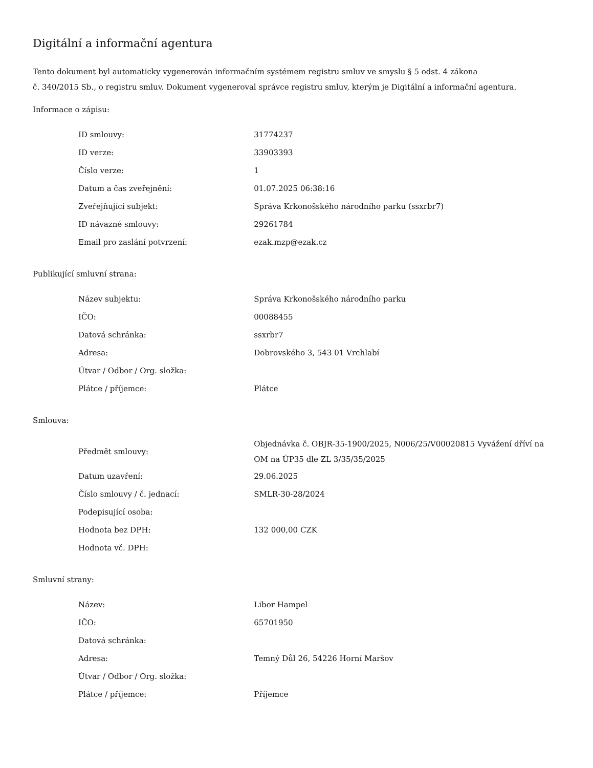Digitální a informační agentura
Tento dokument byl automaticky vygenerován informačním systémem registru smluv ve smyslu § 5 odst. 4 zákona
č. 340/2015 Sb., o registru smluv. Dokument vygeneroval správce registru smluv, kterým je Digitální a informační agentura.
Informace o zápisu:
| ID smlouvy: | 31774237 |
| ID verze: | 33903393 |
| Číslo verze: | 1 |
| Datum a čas zveřejnění: | 01.07.2025 06:38:16 |
| Zveřejňující subjekt: | Správa Krkonošského národního parku (ssxrbr7) |
| ID návazné smlouvy: | 29261784 |
| Email pro zaslání potvrzení: | ezak.mzp@ezak.cz |
Publikující smluvní strana:
| Název subjektu: | Správa Krkonošského národního parku |
| IČO: | 00088455 |
| Datová schránka: | ssxrbr7 |
| Adresa: | Dobrovského 3, 543 01 Vrchlabí |
| Útvar / Odbor / Org. složka: | |
| Plátce / příjemce: | Plátce |
Smlouva:
| Předmět smlouvy: | Objednávka č. OBJR-35-1900/2025, N006/25/V00020815 Vyvážení dříví na OM na ÚP35 dle ZL 3/35/35/2025 |
| Datum uzavření: | 29.06.2025 |
| Číslo smlouvy / č. jednací: | SMLR-30-28/2024 |
| Podepisující osoba: | |
| Hodnota bez DPH: | 132 000,00 CZK |
| Hodnota vč. DPH: | |
Smluvní strany:
| Název: | Libor Hampel |
| IČO: | 65701950 |
| Datová schránka: | |
| Adresa: | Temný Důl 26, 54226 Horní Maršov |
| Útvar / Odbor / Org. složka: | |
| Plátce / příjemce: | Příjemce |